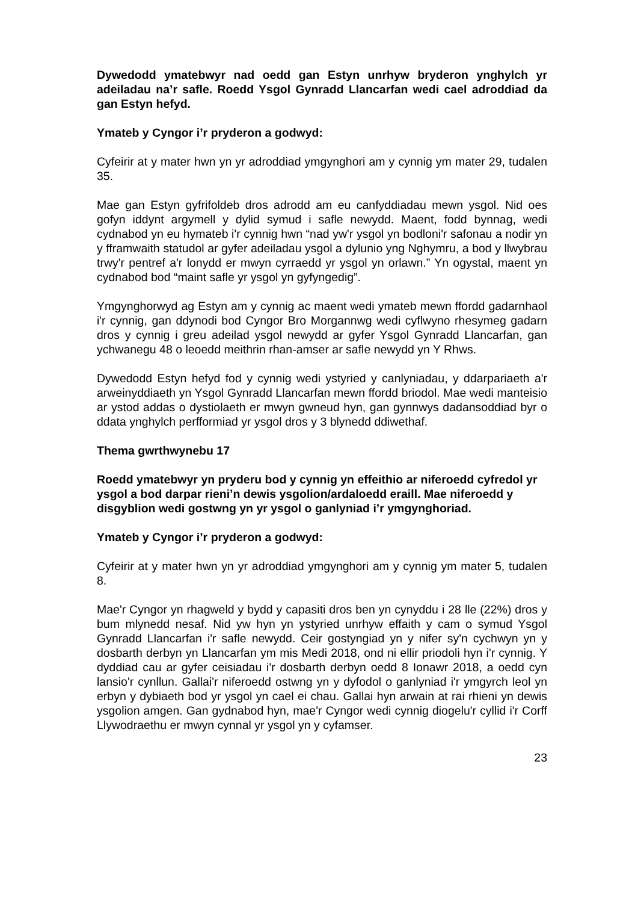Dywedodd ymatebwyr nad oedd gan Estyn unrhyw bryderon ynghylch yr adeiladau na’r safle. Roedd Ysgol Gynradd Llancarfan wedi cael adroddiad da gan Estyn hefyd.
Ymateb y Cyngor i’r pryderon a godwyd:
Cyfeirir at y mater hwn yn yr adroddiad ymgynghori am y cynnig ym mater 29, tudalen 35.
Mae gan Estyn gyfrifoldeb dros adrodd am eu canfyddiadau mewn ysgol. Nid oes gofyn iddynt argymell y dylid symud i safle newydd. Maent, fodd bynnag, wedi cydnabod yn eu hymateb i'r cynnig hwn “nad yw'r ysgol yn bodloni'r safonau a nodir yn y fframwaith statudol ar gyfer adeiladau ysgol a dylunio yng Nghymru, a bod y llwybrau trwy'r pentref a'r lonydd er mwyn cyrraedd yr ysgol yn orlawn.” Yn ogystal, maent yn cydnabod bod “maint safle yr ysgol yn gyfyngedig”.
Ymgynghorwyd ag Estyn am y cynnig ac maent wedi ymateb mewn ffordd gadarnhaol i'r cynnig, gan ddynodi bod Cyngor Bro Morgannwg wedi cyflwyno rhesymeg gadarn dros y cynnig i greu adeilad ysgol newydd ar gyfer Ysgol Gynradd Llancarfan, gan ychwanegu 48 o leoedd meithrin rhan-amser ar safle newydd yn Y Rhws.
Dywedodd Estyn hefyd fod y cynnig wedi ystyried y canlyniadau, y ddarpariaeth a'r arweinyddiaeth yn Ysgol Gynradd Llancarfan mewn ffordd briodol. Mae wedi manteisio ar ystod addas o dystiolaeth er mwyn gwneud hyn, gan gynnwys dadansoddiad byr o ddata ynghylch perfformiad yr ysgol dros y 3 blynedd ddiwethaf.
Thema gwrthwynebu 17
Roedd ymatebwyr yn pryderu bod y cynnig yn effeithio ar niferoedd cyfredol yr ysgol a bod darpar rieni’n dewis ysgolion/ardaloedd eraill. Mae niferoedd y disgyblion wedi gostwng yn yr ysgol o ganlyniad i’r ymgynghoriad.
Ymateb y Cyngor i’r pryderon a godwyd:
Cyfeirir at y mater hwn yn yr adroddiad ymgynghori am y cynnig ym mater 5, tudalen 8.
Mae'r Cyngor yn rhagweld y bydd y capasiti dros ben yn cynyddu i 28 lle (22%) dros y bum mlynedd nesaf. Nid yw hyn yn ystyried unrhyw effaith y cam o symud Ysgol Gynradd Llancarfan i'r safle newydd. Ceir gostyngiad yn y nifer sy'n cychwyn yn y dosbarth derbyn yn Llancarfan ym mis Medi 2018, ond ni ellir priodoli hyn i'r cynnig. Y dyddiad cau ar gyfer ceisiadau i'r dosbarth derbyn oedd 8 Ionawr 2018, a oedd cyn lansio'r cynllun. Gallai'r niferoedd ostwng yn y dyfodol o ganlyniad i'r ymgyrch leol yn erbyn y dybiaeth bod yr ysgol yn cael ei chau. Gallai hyn arwain at rai rhieni yn dewis ysgolion amgen. Gan gydnabod hyn, mae'r Cyngor wedi cynnig diogelu'r cyllid i'r Corff Llywodraethu er mwyn cynnal yr ysgol yn y cyfamser.
23